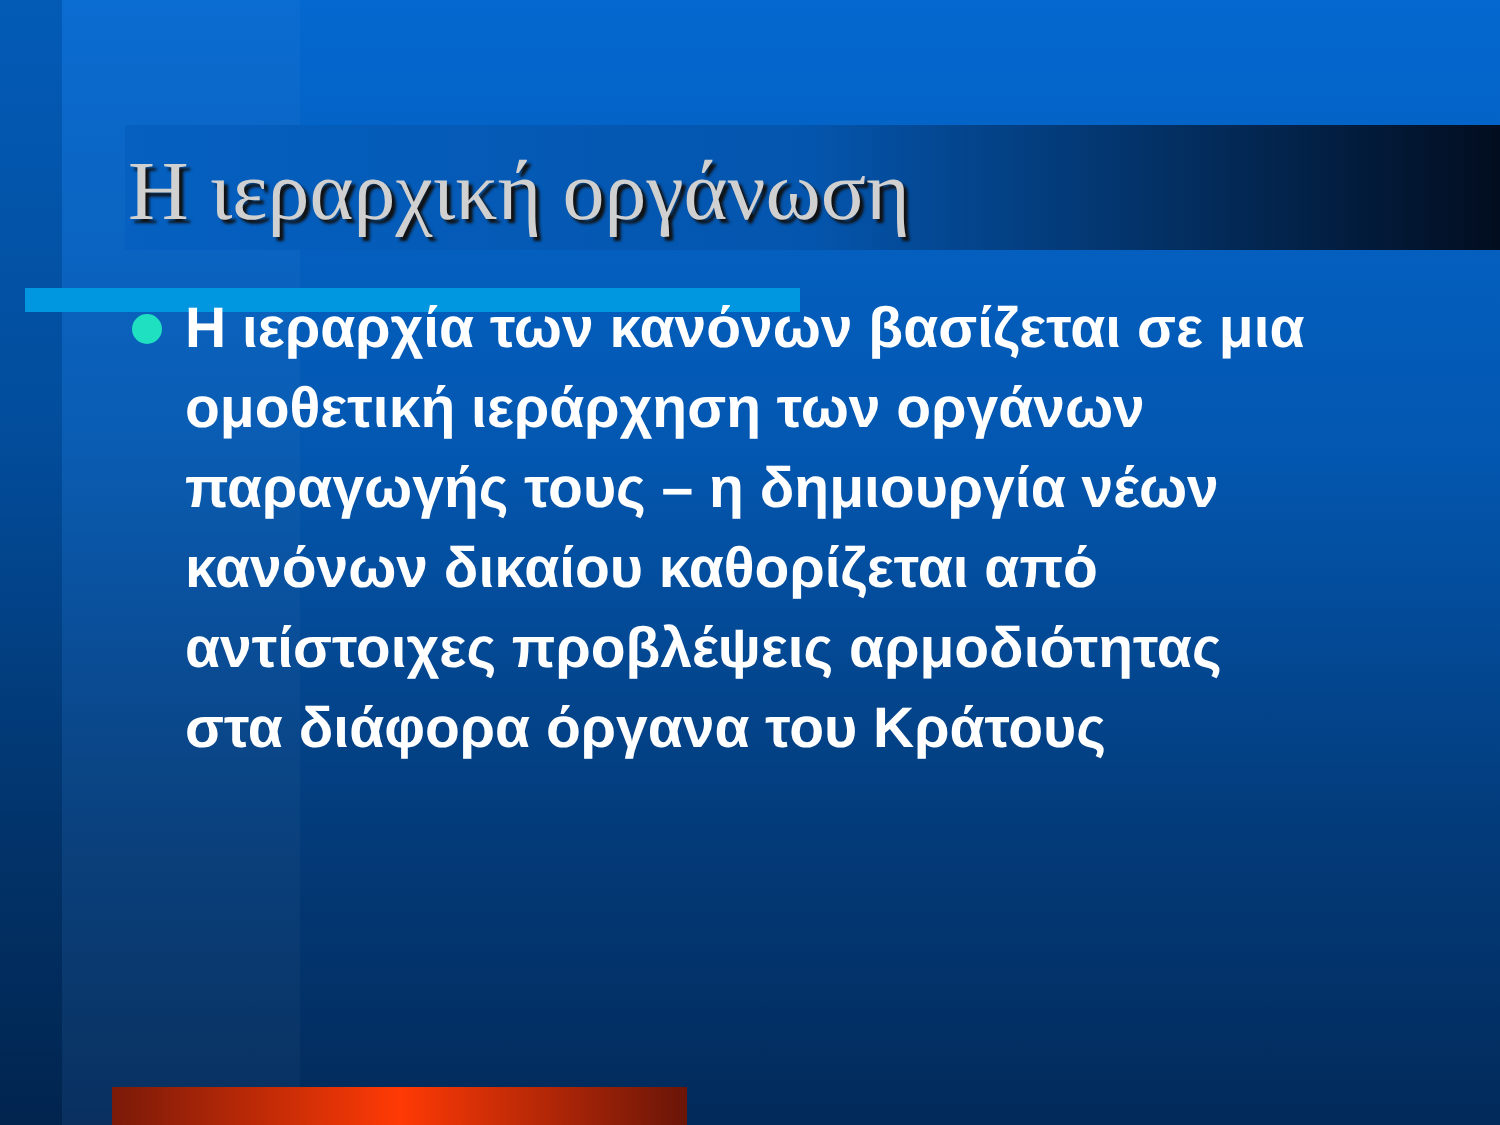Η ιεραρχική οργάνωση
Η ιεραρχία των κανόνων βασίζεται σε μια ομοθετική ιεράρχηση των οργάνων παραγωγής τους – η δημιουργία νέων κανόνων δικαίου καθορίζεται από αντίστοιχες προβλέψεις αρμοδιότητας στα διάφορα όργανα του Κράτους